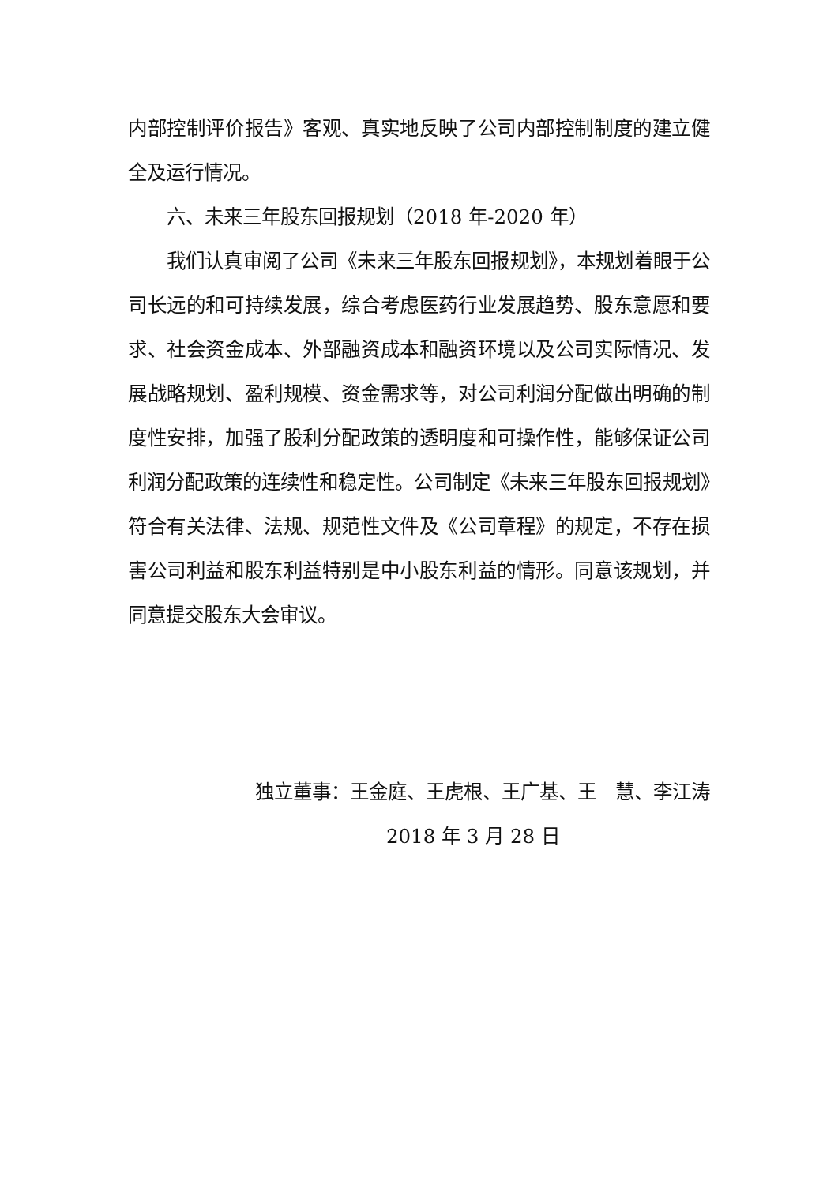内部控制评价报告》客观、真实地反映了公司内部控制制度的建立健全及运行情况。
六、未来三年股东回报规划（2018 年-2020 年）
我们认真审阅了公司《未来三年股东回报规划》，本规划着眼于公司长远的和可持续发展，综合考虑医药行业发展趋势、股东意愿和要求、社会资金成本、外部融资成本和融资环境以及公司实际情况、发展战略规划、盈利规模、资金需求等，对公司利润分配做出明确的制度性安排，加强了股利分配政策的透明度和可操作性，能够保证公司利润分配政策的连续性和稳定性。公司制定《未来三年股东回报规划》符合有关法律、法规、规范性文件及《公司章程》的规定，不存在损害公司利益和股东利益特别是中小股东利益的情形。同意该规划，并同意提交股东大会审议。
独立董事：王金庭、王虎根、王广基、王　慧、李江涛
2018 年 3 月 28 日